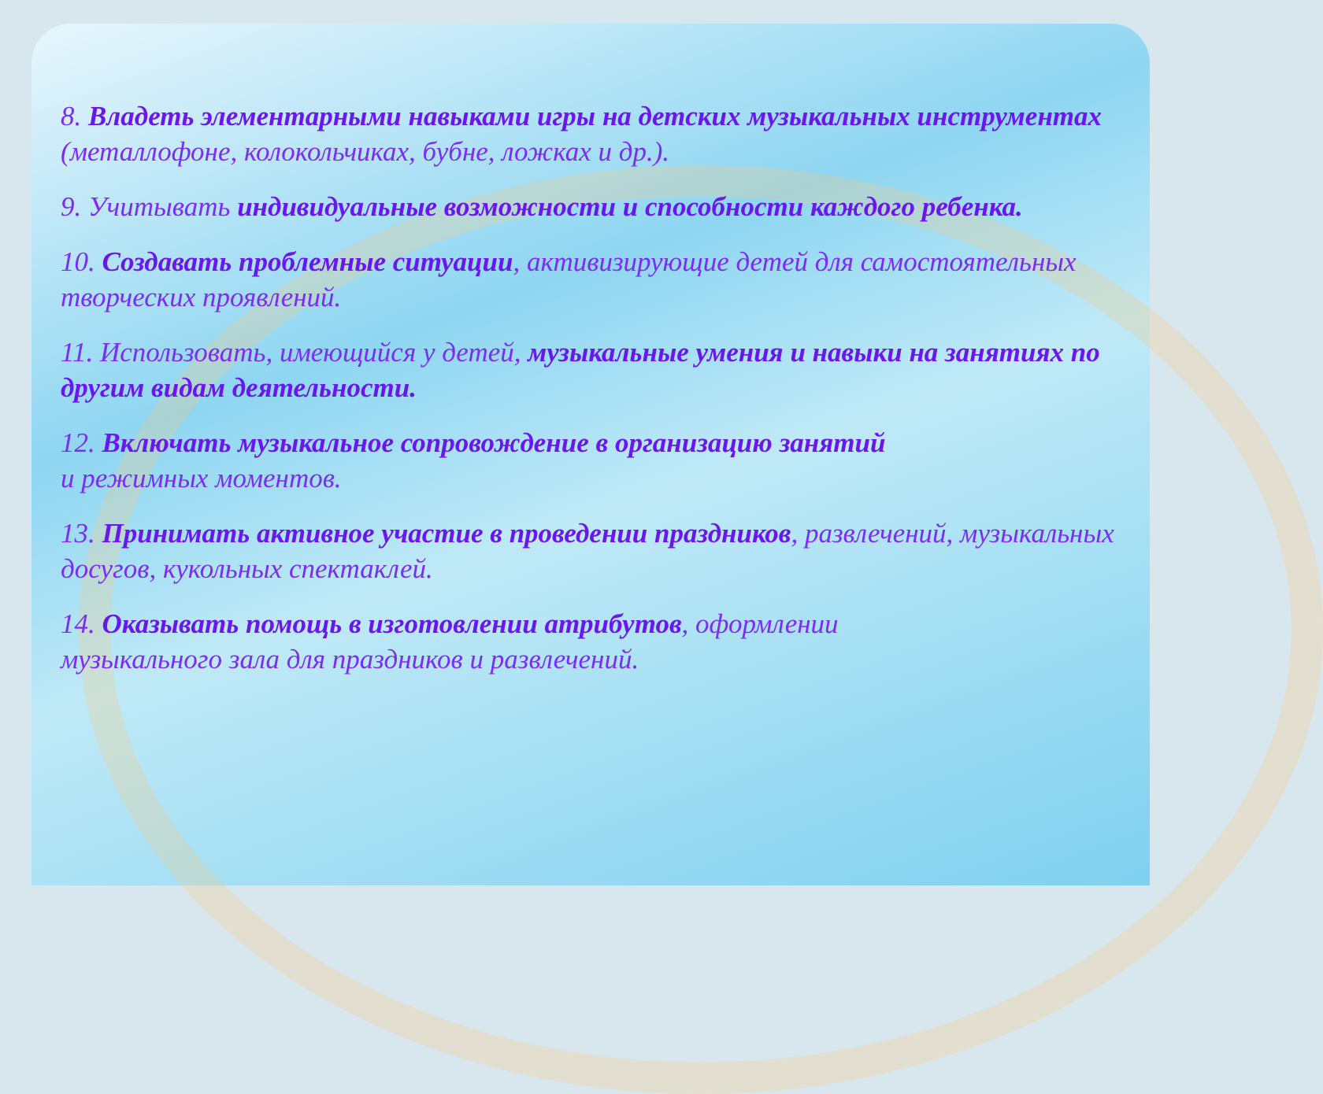8. Владеть элементарными навыками игры на детских музыкальных инструментах (металлофоне, колокольчиках, бубне, ложках и др.).
9. Учитывать индивидуальные возможности и способности каждого ребенка.
10. Создавать проблемные ситуации, активизирующие детей для самостоятельных творческих проявлений.
11. Использовать, имеющийся у детей, музыкальные умения и навыки на занятиях по другим видам деятельности.
12. Включать музыкальное сопровождение в организацию занятий
и режимных моментов.
13. Принимать активное участие в проведении праздников, развлечений, музыкальных досугов, кукольных спектаклей.
14. Оказывать помощь в изготовлении атрибутов, оформлении
музыкального зала для праздников и развлечений.